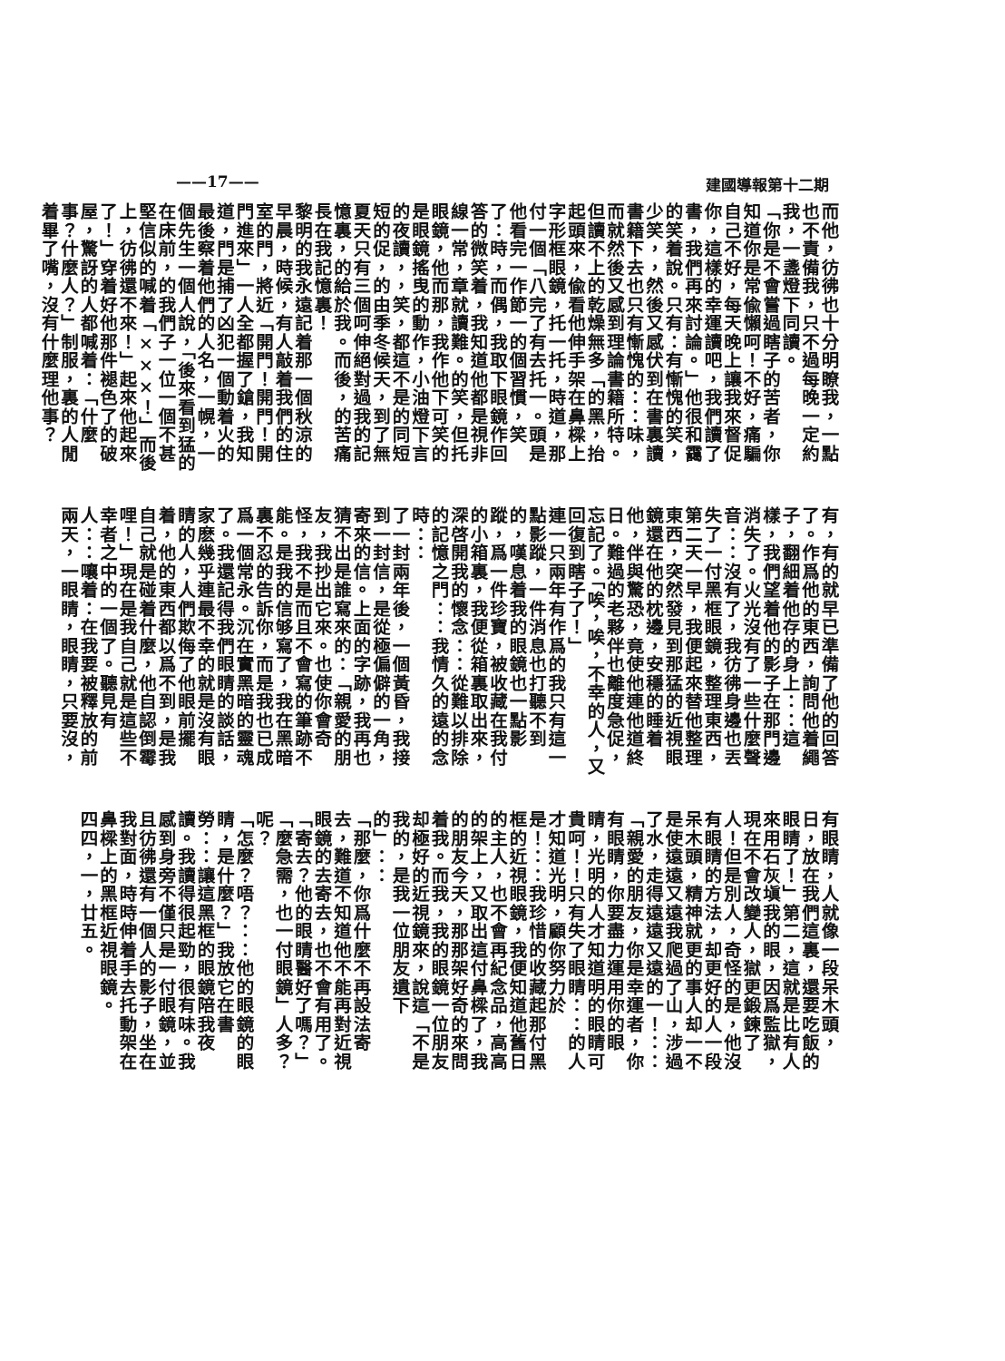——17—— 建國導報第十二期
而他，彷彿也十分明瞭我，一點也不責備我，只不過每晚一定約我，一盞燈下同讀。
「你是不會嘗過瞎子的苦者，你知道你是常偸懶呵！不好，痛騙自己不好，每天晚上讓我來督促你，這樣的幸運讀吧，我們讀了書，我們再來討論。」他很和靄的笑着說。只有：有慚愧的笑，少笑，，然後又感伏到在書裏讀書籍下去也只有慚愧的：：味，而就然後又感到理論書籍所特。但讀不上的乾燥無多「的黑，抬起頭來，偸看他伸手架在鼻樑上字形框眼鏡，托一托，時道，那付一個「八完了有去托一。頭是他看完一作節一的個習慣，笑了：時，而偶，我取下眼鏡作回答的微笑着，我知道他都是視非線一常，章就讀難。的笑，但托眼鏡，他而那，我作他下可笑的是眼鏡搖曳的動作，小油燈下言的夜讀，，笑，都這不是的同短短的促，的由季冬候天，到了無夏天只有三個呵伸絕對過我的記憶裏，的給於我。而後，的苦痛長在我記憶裏！
黎明的我永遠記着那一個秋涼的早晨，時候，有人敲着我們的住室的門，將近「開門！開門！開門進來」一人全都握了鎗，我知道，門是捕了凶犯一個動着火的最後察着他們的人名，一幌，一個先生一個人說，「後來看到猛的在床前，的我們子一位一個不甚堅信似的喊着「×××！」而後上，彷彿還不來！」起來他起來了！」穿着好他那件褪色了的破屋，驚訝的人都喊着：「什麼事？什麼人？」制服，裏的人閒着畢了嘴，沒有什麼理他事？
有，有的就早已準備了他的回答了。作爲他的東西，詢問他着繩子，翻細着他存的身上：：這樣，我們望着他的影子在那門邊消失了。火光沒有了一些什麼聲音：：沒有了，我彷彿身邊也丟失了一付黑框眼鏡，整理東西，第二天一早，我便起來替他整理東西，突然發見到那猛的近視眼鏡還在他的枕邊，安穩的睡着他，伴與驚恐，竟使他連他道終日。難過的老夥伴也離度急促，
忘記了。「唉，唉，不幸的人，又回復到瞎子了！」
連一只兩年有作爲的我只有這一點影蹤，一件消息也打聽不到的，嘆息着我的眼鏡也一點影蹤，爲一件珍寶，被收藏在我付的小箱裏，我便從箱裏取出來，深啓開我的懷念：：從難以排除的記憶之門：：我情久的遠的念時：：
了一封兩年後，一個黃昏，我接到一封信，是從極偏僻的一角，寄來的信。上面的字跡，我再也猜不出是誰寫來的：「親愛的朋友，我抄出它來。也使你會奇怪，我不是而且不會寫的筆跡不能。是我的信够寫了，我在黑暗裏不忍的告訴你，而是我也已成爲一個常永。沉在實黑暗的靈魂了。我還記得我們眼睛的談話，家麽幾乎連最不幸的就是沒有眼睛的人，人們欺侮了他眼前擺着，他的東西都以爲不到，是我自己就是碰着什麼，他自認倒霉哩！」現在是我自己就是這些不幸者之中的一個了。聽見有人：：嚷着：在我要被釋放的前兩天，一眼睛，眼睛，只要沒，
有眼睛，人就像一段呆木頭，日，放在我們這裏，還要吃飯的眼睛了！」第二，這就是比有人來用石灰塡我的眼，因爲監獄，現在不會改變人，獄更鍛鍊了人！但是別人，奇怪的是，他沒有眼睛的方法，却更好的人一段呆木頭，精神就更的事人却一不是使遠遠又遠我爬過了山，涉過了水，走得遠遠又遠的一！：：
「親愛的朋友，你是幸運者，你有眼睛，你要盡力運用你的眼睛，光明的人才知道明的眼睛可貴呵！！只有失了眼睛：：的人才知道光明，顧你努力於是！：：我珍惜的收藏起那付黑框的近視眼鏡，我便知道他舊日的主人，也不會再紀念品，高高的架上，又取出這付鼻樑了，我的朋友今天，那那架好奇的來問着我。而我，我的眼鏡一位朋友却極好的近視鏡來，說這「不是我的，是我一位朋友遺下的」：：
「那麼，你爲什麼不再設法寄去，難道不知道他不能再對近視眼鏡的去寄去，也不會有用了。「寄去？他的眼睛醫好了嗎？」「麼急需，也一付眼鏡」人多？呢？
「怎麼？唔？：：他的眼鏡的眼睛，是什麼？」我放它在書勞：：讓這黑框的眼鏡陪我夜讀。我讀得很起勁，很有味。我感到身旁不僅只是一付眼鏡，並且彷彿還有一個人的影子，坐在我對面，時時伸着手去托動架在鼻樑上的黑框近視眼鏡。
四四，一，廿五。